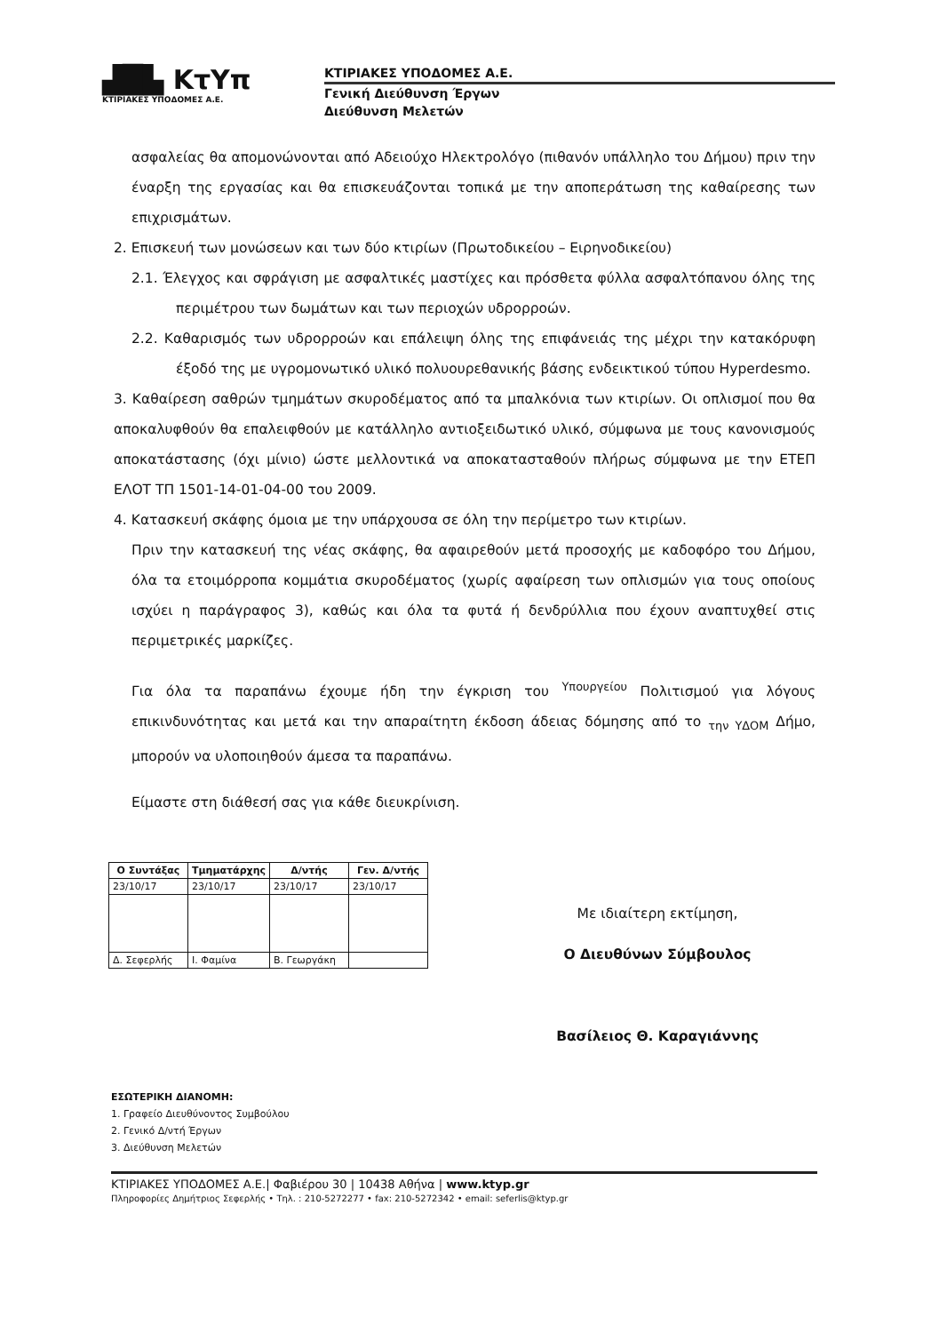▟█▙ ΚτΥπ
ΚΤΙΡΙΑΚΕΣ ΥΠΟΔΟΜΕΣ Α.Ε.
ΚΤΙΡΙΑΚΕΣ ΥΠΟΔΟΜΕΣ Α.Ε.
Γενική Διεύθυνση Έργων
Διεύθυνση Μελετών
ασφαλείας θα απομονώνονται από Αδειούχο Ηλεκτρολόγο (πιθανόν υπάλληλο του Δήμου) πριν την έναρξη της εργασίας και θα επισκευάζονται τοπικά με την αποπεράτωση της καθαίρεσης των επιχρισμάτων.
2. Επισκευή των μονώσεων και των δύο κτιρίων (Πρωτοδικείου – Ειρηνοδικείου)
2.1. Έλεγχος και σφράγιση με ασφαλτικές μαστίχες και πρόσθετα φύλλα ασφαλτόπανου όλης της περιμέτρου των δωμάτων και των περιοχών υδρορροών.
2.2. Καθαρισμός των υδρορροών και επάλειψη όλης της επιφάνειάς της μέχρι την κατακόρυφη έξοδό της με υγρομονωτικό υλικό πολυουρεθανικής βάσης ενδεικτικού τύπου Hyperdesmo.
3. Καθαίρεση σαθρών τμημάτων σκυροδέματος από τα μπαλκόνια των κτιρίων. Οι οπλισμοί που θα αποκαλυφθούν θα επαλειφθούν με κατάλληλο αντιοξειδωτικό υλικό, σύμφωνα με τους κανονισμούς αποκατάστασης (όχι μίνιο) ώστε μελλοντικά να αποκατασταθούν πλήρως σύμφωνα με την ΕΤΕΠ ΕΛΟΤ ΤΠ 1501-14-01-04-00 του 2009.
4. Κατασκευή σκάφης όμοια με την υπάρχουσα σε όλη την περίμετρο των κτιρίων.
Πριν την κατασκευή της νέας σκάφης, θα αφαιρεθούν μετά προσοχής με καδοφόρο του Δήμου, όλα τα ετοιμόρροπα κομμάτια σκυροδέματος (χωρίς αφαίρεση των οπλισμών για τους οποίους ισχύει η παράγραφος 3), καθώς και όλα τα φυτά ή δενδρύλλια που έχουν αναπτυχθεί στις περιμετρικές μαρκίζες.
Για όλα τα παραπάνω έχουμε ήδη την έγκριση του <sup>Υπουργείου</sup> Πολιτισμού για λόγους επικινδυνότητας και μετά και την απαραίτητη έκδοση άδειας δόμησης από το <sub>την ΥΔΟΜ</sub> Δήμο, μπορούν να υλοποιηθούν άμεσα τα παραπάνω.
Είμαστε στη διάθεσή σας για κάθε διευκρίνιση.
| Ο Συντάξας | Τμηματάρχης | Δ/ντής | Γεν. Δ/ντής |
| --- | --- | --- | --- |
| 23/10/17 | 23/10/17 | 23/10/17 | 23/10/17 |
| Δ. Σεφερλής | Ι. Φαμίνα | Β. Γεωργάκη | |
Με ιδιαίτερη εκτίμηση,
Ο Διευθύνων Σύμβουλος
Βασίλειος Θ. Καραγιάννης
ΕΣΩΤΕΡΙΚΗ ΔΙΑΝΟΜΗ:
1. Γραφείο Διευθύνοντος Συμβούλου
2. Γενικό Δ/ντή Έργων
3. Διεύθυνση Μελετών
ΚΤΙΡΙΑΚΕΣ ΥΠΟΔΟΜΕΣ Α.Ε.| Φαβιέρου 30 | 10438 Αθήνα | www.ktyp.gr
Πληροφορίες Δημήτριος Σεφερλής • Τηλ. : 210-5272277 • fax: 210-5272342 • email: seferlis@ktyp.gr